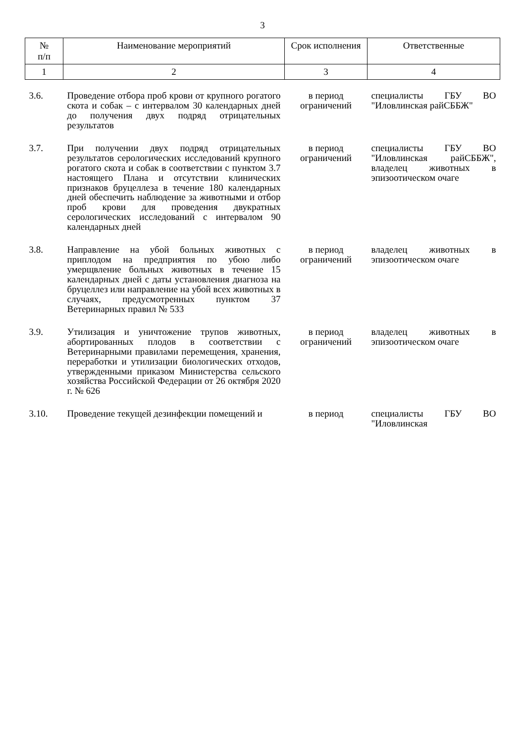3
| № п/п | Наименование мероприятий | Срок исполнения | Ответственные |
| --- | --- | --- | --- |
| 1 | 2 | 3 | 4 |
| 3.6. | Проведение отбора проб крови от крупного рогатого скота и собак – с интервалом 30 календарных дней до получения двух подряд отрицательных результатов | в период ограничений | специалисты ГБУ ВО "Иловлинская райСББЖ" |
| 3.7. | При получении двух подряд отрицательных результатов серологических исследований крупного рогатого скота и собак в соответствии с пунктом 3.7 настоящего Плана и отсутствии клинических признаков бруцеллеза в течение 180 календарных дней обеспечить наблюдение за животными и отбор проб крови для проведения двукратных серологических исследований с интервалом 90 календарных дней | в период ограничений | специалисты ГБУ ВО "Иловлинская райСББЖ", владелец животных в эпизоотическом очаге |
| 3.8. | Направление на убой больных животных с приплодом на предприятия по убою либо умерщвление больных животных в течение 15 календарных дней с даты установления диагноза на бруцеллез или направление на убой всех животных в случаях, предусмотренных пунктом 37 Ветеринарных правил № 533 | в период ограничений | владелец животных в эпизоотическом очаге |
| 3.9. | Утилизация и уничтожение трупов животных, абортированных плодов в соответствии с Ветеринарными правилами перемещения, хранения, переработки и утилизации биологических отходов, утвержденными приказом Министерства сельского хозяйства Российской Федерации от 26 октября 2020 г. № 626 | в период ограничений | владелец животных в эпизоотическом очаге |
| 3.10. | Проведение текущей дезинфекции помещений и | в период | специалисты ГБУ ВО "Иловлинская |